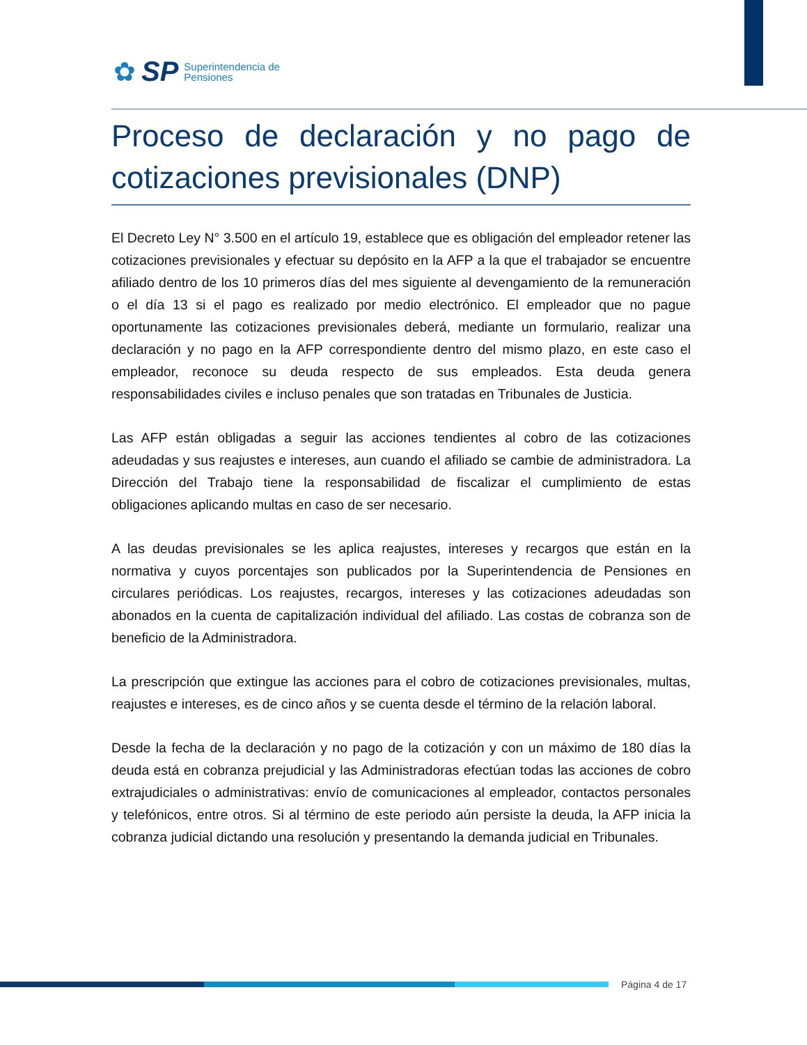✿ SP
Superintendencia de
Pensiones
Proceso de declaración y no pago de cotizaciones previsionales (DNP)
El Decreto Ley N° 3.500 en el artículo 19, establece que es obligación del empleador retener las cotizaciones previsionales y efectuar su depósito en la AFP a la que el trabajador se encuentre afiliado dentro de los 10 primeros días del mes siguiente al devengamiento de la remuneración o el día 13 si el pago es realizado por medio electrónico. El empleador que no pague oportunamente las cotizaciones previsionales deberá, mediante un formulario, realizar una declaración y no pago en la AFP correspondiente dentro del mismo plazo, en este caso el empleador, reconoce su deuda respecto de sus empleados. Esta deuda genera responsabilidades civiles e incluso penales que son tratadas en Tribunales de Justicia.
Las AFP están obligadas a seguir las acciones tendientes al cobro de las cotizaciones adeudadas y sus reajustes e intereses, aun cuando el afiliado se cambie de administradora. La Dirección del Trabajo tiene la responsabilidad de fiscalizar el cumplimiento de estas obligaciones aplicando multas en caso de ser necesario.
A las deudas previsionales se les aplica reajustes, intereses y recargos que están en la normativa y cuyos porcentajes son publicados por la Superintendencia de Pensiones en circulares periódicas. Los reajustes, recargos, intereses y las cotizaciones adeudadas son abonados en la cuenta de capitalización individual del afiliado. Las costas de cobranza son de beneficio de la Administradora.
La prescripción que extingue las acciones para el cobro de cotizaciones previsionales, multas, reajustes e intereses, es de cinco años y se cuenta desde el término de la relación laboral.
Desde la fecha de la declaración y no pago de la cotización y con un máximo de 180 días la deuda está en cobranza prejudicial y las Administradoras efectúan todas las acciones de cobro extrajudiciales o administrativas: envío de comunicaciones al empleador, contactos personales y telefónicos, entre otros. Si al término de este periodo aún persiste la deuda, la AFP inicia la cobranza judicial dictando una resolución y presentando la demanda judicial en Tribunales.
Página 4 de 17